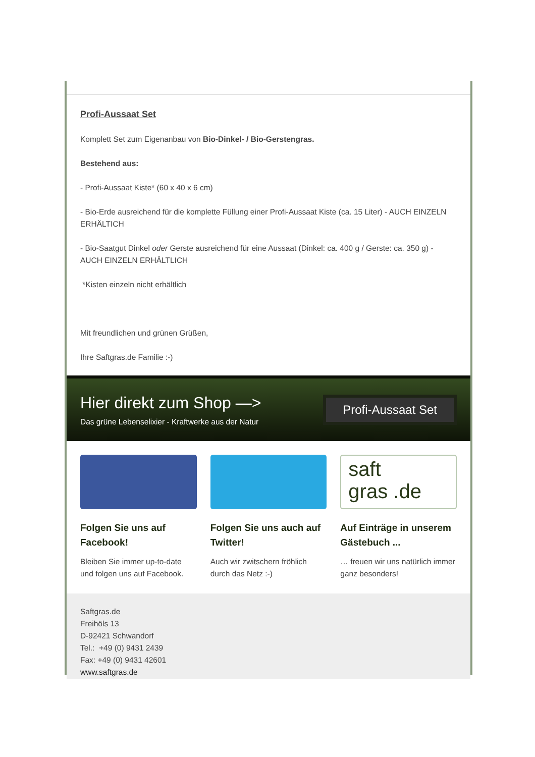Profi-Aussaat Set
Komplett Set zum Eigenanbau von Bio-Dinkel- / Bio-Gerstengras.
Bestehend aus:
- Profi-Aussaat Kiste* (60 x 40 x 6 cm)
- Bio-Erde ausreichend für die komplette Füllung einer Profi-Aussaat Kiste (ca. 15 Liter) - AUCH EINZELN ERHÄLTICH
- Bio-Saatgut Dinkel oder Gerste ausreichend für eine Aussaat (Dinkel: ca. 400 g / Gerste: ca. 350 g) - AUCH EINZELN ERHÄLTLICH
*Kisten einzeln nicht erhältlich
Mit freundlichen und grünen Grüßen,
Ihre Saftgras.de Familie :-)
Hier direkt zum Shop —>
Das grüne Lebenselixier - Kraftwerke aus der Natur
Profi-Aussaat Set
Folgen Sie uns auf Facebook!
Bleiben Sie immer up-to-date und folgen uns auf Facebook.
Folgen Sie uns auch auf Twitter!
Auch wir zwitschern fröhlich durch das Netz :-)
saft
gras .de
Auf Einträge in unserem Gästebuch ...
… freuen wir uns natürlich immer ganz besonders!
Saftgras.de
Freihöls 13
D-92421 Schwandorf
Tel.: +49 (0) 9431 2439
Fax: +49 (0) 9431 42601
www.saftgras.de